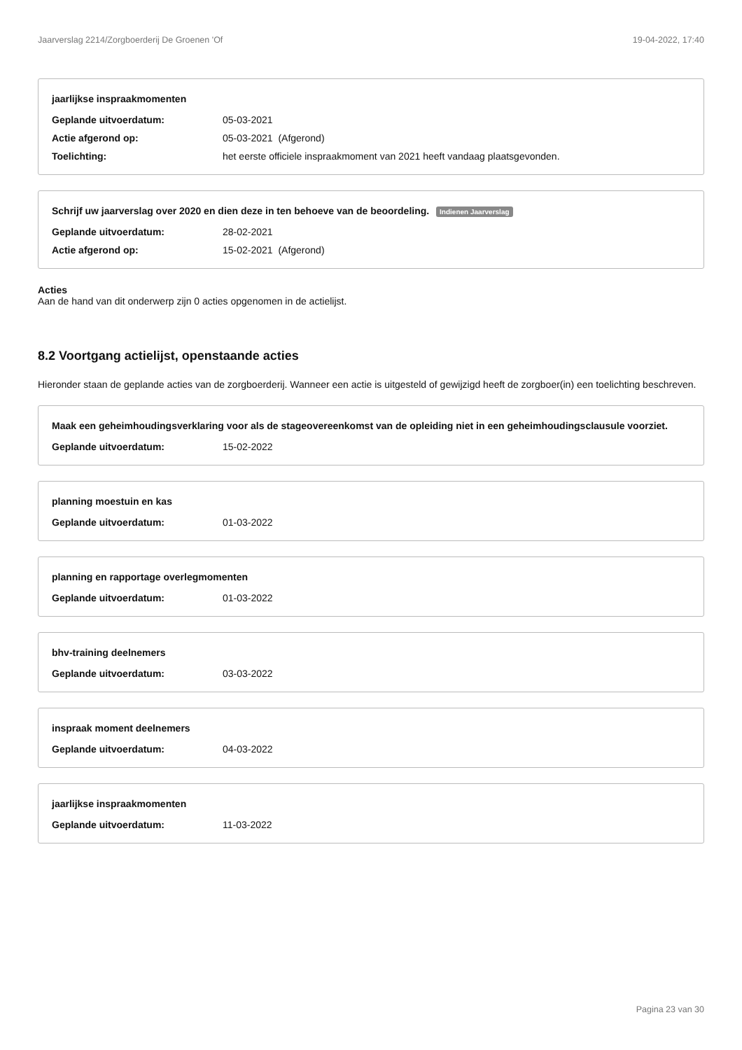Jaarverslag 2214/Zorgboerderij De Groenen 'Of 19-04-2022, 17:40
jaarlijkse inspraakmomenten
Geplande uitvoerdatum: 05-03-2021
Actie afgerond op: 05-03-2021 (Afgerond)
Toelichting: het eerste officiele inspraakmoment van 2021 heeft vandaag plaatsgevonden.
Schrijf uw jaarverslag over 2020 en dien deze in ten behoeve van de beoordeling. Indienen Jaarverslag
Geplande uitvoerdatum: 28-02-2021
Actie afgerond op: 15-02-2021 (Afgerond)
Acties
Aan de hand van dit onderwerp zijn 0 acties opgenomen in de actielijst.
8.2 Voortgang actielijst, openstaande acties
Hieronder staan de geplande acties van de zorgboerderij. Wanneer een actie is uitgesteld of gewijzigd heeft de zorgboer(in) een toelichting beschreven.
Maak een geheimhoudingsverklaring voor als de stageovereenkomst van de opleiding niet in een geheimhoudingsclausule voorziet.
Geplande uitvoerdatum: 15-02-2022
planning moestuin en kas
Geplande uitvoerdatum: 01-03-2022
planning en rapportage overlegmomenten
Geplande uitvoerdatum: 01-03-2022
bhv-training deelnemers
Geplande uitvoerdatum: 03-03-2022
inspraak moment deelnemers
Geplande uitvoerdatum: 04-03-2022
jaarlijkse inspraakmomenten
Geplande uitvoerdatum: 11-03-2022
Pagina 23 van 30